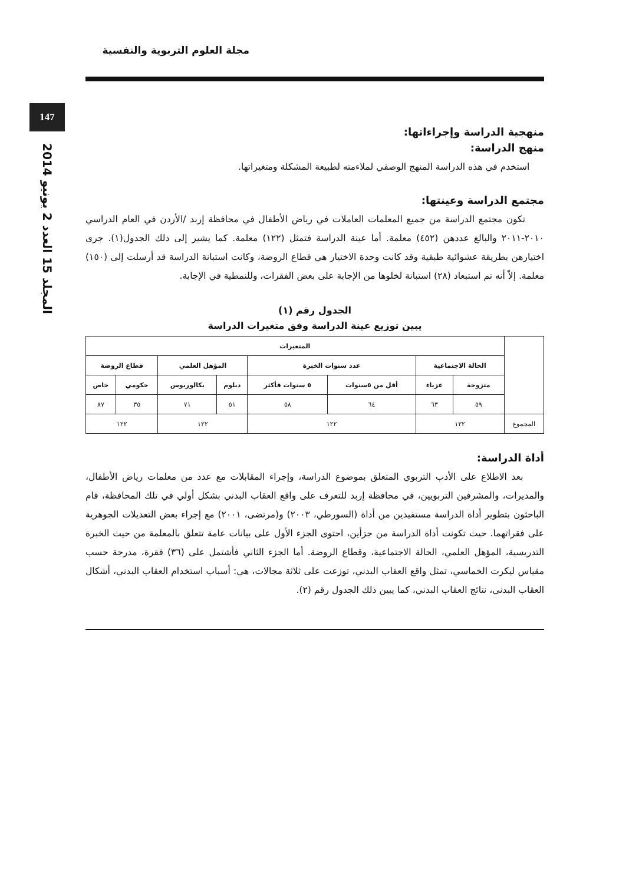147
المجلد 15 العدد 2 يونيو 2014
مجلة العلوم التربوية والنفسية
منهجية الدراسة وإجراءاتها:
منهج الدراسة:
استخدم في هذه الدراسة المنهج الوصفي لملاءمته لطبيعة المشكلة ومتغيراتها.
مجتمع الدراسة وعينتها:
تكون مجتمع الدراسة من جميع المعلمات العاملات في رياض الأطفال في محافظة إربد /الأردن في العام الدراسي ٢٠١٠-٢٠١١ والبالغ عددهن (٤٥٢) معلمة. أما عينة الدراسة فتمثل (١٢٢) معلمة. كما يشير إلى ذلك الجدول(١). جرى اختيارهن بطريقة عشوائية طبقية وقد كانت وحدة الاختيار هي قطاع الروضة، وكانت استبانة الدراسة قد أرسلت إلى (١٥٠) معلمة. إلاّ أنه تم استبعاد (٢٨) استبانة لخلوها من الإجابة على بعض الفقرات، وللنمطية في الإجابة.
الجدول رقم (١)
يبين توزيع عينة الدراسة وفق متغيرات الدراسة
| | المتغيرات | | | | | | | |
| --- | --- | --- | --- | --- | --- | --- | --- | --- |
| | الحالة الاجتماعية | | عدد سنوات الخبرة | | المؤهل العلمي | | قطاع الروضة | |
| | متزوجة | عزباء | أقل من ٥سنوات | ٥ سنوات فأكثر | دبلوم | بكالوريوس | حكومي | خاص |
| | ٥٩ | ٦٣ | ٦٤ | ٥٨ | ٥١ | ٧١ | ٣٥ | ٨٧ |
| المجموع | ١٢٢ | | ١٢٢ | | ١٢٢ | | ١٢٢ | |
أداة الدراسة:
بعد الاطلاع على الأدب التربوي المتعلق بموضوع الدراسة، وإجراء المقابلات مع عدد من معلمات رياض الأطفال، والمديرات، والمشرفين التربويين، في محافظة إربد للتعرف على واقع العقاب البدني بشكل أولي في تلك المحافظة، قام الباحثون بتطوير أداة الدراسة مستفيدين من أداة (السورطي، ٢٠٠٣) و(مرتضى، ٢٠٠١) مع إجراء بعض التعديلات الجوهرية على فقراتهما. حيث تكونت أداة الدراسة من جزأين، احتوى الجزء الأول على بيانات عامة تتعلق بالمعلمة من حيث الخبرة التدريسية، المؤهل العلمي، الحالة الاجتماعية، وقطاع الروضة. أما الجزء الثاني فأشتمل على (٣٦) فقرة، مدرجة حسب مقياس ليكرت الخماسي، تمثل واقع العقاب البدني، توزعت على ثلاثة مجالات، هي: أسباب استخدام العقاب البدني، أشكال العقاب البدني، نتائج العقاب البدني، كما يبين ذلك الجدول رقم (٢).